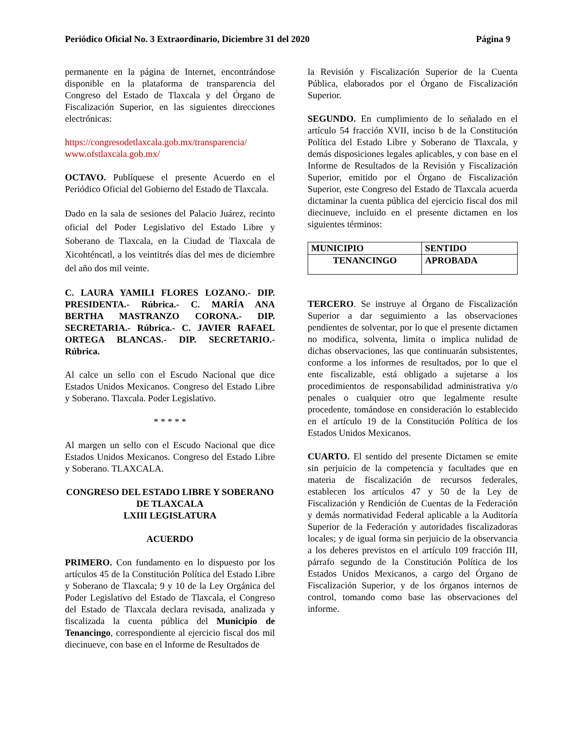Periódico Oficial No. 3 Extraordinario, Diciembre 31 del 2020 Página 9
permanente en la página de Internet, encontrándose disponible en la plataforma de transparencia del Congreso del Estado de Tlaxcala y del Órgano de Fiscalización Superior, en las siguientes direcciones electrónicas:
https://congresodetlaxcala.gob.mx/transparencia/
www.ofstlaxcala.gob.mx/
OCTAVO. Publíquese el presente Acuerdo en el Periódico Oficial del Gobierno del Estado de Tlaxcala.
Dado en la sala de sesiones del Palacio Juárez, recinto oficial del Poder Legislativo del Estado Libre y Soberano de Tlaxcala, en la Ciudad de Tlaxcala de Xicohténcatl, a los veintitrés días del mes de diciembre del año dos mil veinte.
C. LAURA YAMILI FLORES LOZANO.- DIP. PRESIDENTA.- Rúbrica.- C. MARÍA ANA BERTHA MASTRANZO CORONA.- DIP. SECRETARIA.- Rúbrica.- C. JAVIER RAFAEL ORTEGA BLANCAS.- DIP. SECRETARIO.- Rúbrica.
Al calce un sello con el Escudo Nacional que dice Estados Unidos Mexicanos. Congreso del Estado Libre y Soberano. Tlaxcala. Poder Legislativo.
* * * * *
Al margen un sello con el Escudo Nacional que dice Estados Unidos Mexicanos. Congreso del Estado Libre y Soberano. TLAXCALA.
CONGRESO DEL ESTADO LIBRE Y SOBERANO DE TLAXCALA
LXIII LEGISLATURA
ACUERDO
PRIMERO. Con fundamento en lo dispuesto por los artículos 45 de la Constitución Política del Estado Libre y Soberano de Tlaxcala; 9 y 10 de la Ley Orgánica del Poder Legislativo del Estado de Tlaxcala, el Congreso del Estado de Tlaxcala declara revisada, analizada y fiscalizada la cuenta pública del Municipio de Tenancingo, correspondiente al ejercicio fiscal dos mil diecinueve, con base en el Informe de Resultados de
la Revisión y Fiscalización Superior de la Cuenta Pública, elaborados por el Órgano de Fiscalización Superior.
SEGUNDO. En cumplimiento de lo señalado en el artículo 54 fracción XVII, inciso b de la Constitución Política del Estado Libre y Soberano de Tlaxcala, y demás disposiciones legales aplicables, y con base en el Informe de Resultados de la Revisión y Fiscalización Superior, emitido por el Órgano de Fiscalización Superior, este Congreso del Estado de Tlaxcala acuerda dictaminar la cuenta pública del ejercicio fiscal dos mil diecinueve, incluido en el presente dictamen en los siguientes términos:
| MUNICIPIO | SENTIDO |
| --- | --- |
| TENANCINGO | APROBADA |
TERCERO. Se instruye al Órgano de Fiscalización Superior a dar seguimiento a las observaciones pendientes de solventar, por lo que el presente dictamen no modifica, solventa, limita o implica nulidad de dichas observaciones, las que continuarán subsistentes, conforme a los informes de resultados, por lo que el ente fiscalizable, está obligado a sujetarse a los procedimientos de responsabilidad administrativa y/o penales o cualquier otro que legalmente resulte procedente, tomándose en consideración lo establecido en el artículo 19 de la Constitución Política de los Estados Unidos Mexicanos.
CUARTO. El sentido del presente Dictamen se emite sin perjuicio de la competencia y facultades que en materia de fiscalización de recursos federales, establecen los artículos 47 y 50 de la Ley de Fiscalización y Rendición de Cuentas de la Federación y demás normatividad Federal aplicable a la Auditoría Superior de la Federación y autoridades fiscalizadoras locales; y de igual forma sin perjuicio de la observancia a los deberes previstos en el artículo 109 fracción III, párrafo segundo de la Constitución Política de los Estados Unidos Mexicanos, a cargo del Órgano de Fiscalización Superior, y de los órganos internos de control, tomando como base las observaciones del informe.